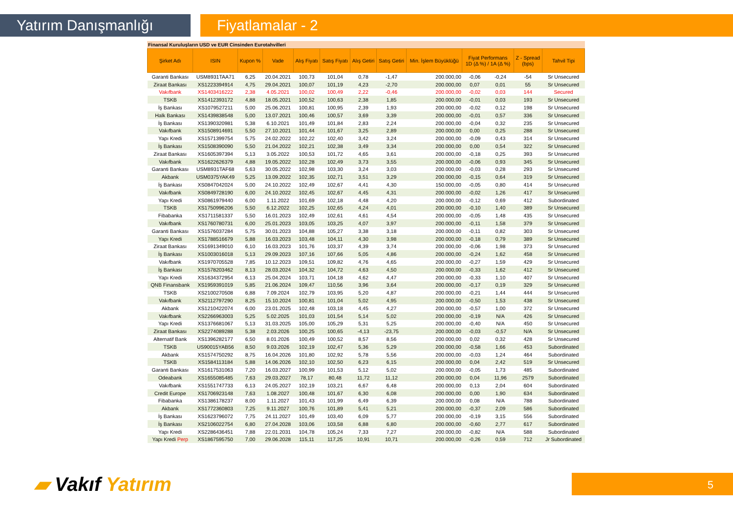Yatırım Danışmanlığı Fiyatlamalar - 2
Finansal Kuruluşların USD ve EUR Cinsinden Eurotahvilleri
| Şirket Adı | ISIN | Kupon % | Vade | Alış Fiyatı | Satış Fiyatı | Alış Getiri | Satış Getiri | Min. İşlem Büyüklüğü | Fiyat Performans 1D (Δ %) / 1A (Δ %) | | Z - Spread (bps) | Tahvil Tipi |
| --- | --- | --- | --- | --- | --- | --- | --- | --- | --- | --- | --- | --- |
| Garanti Bankası | USM8931TAA71 | 6,25 | 20.04.2021 | 100,73 | 101,04 | 0,78 | -1,47 | 200.000,00 | -0,06 | -0,24 | -54 | Sr Unsecured |
| Ziraat Bankası | XS1223394914 | 4,75 | 29.04.2021 | 100,07 | 101,19 | 4,23 | -2,70 | 200.000,00 | 0,07 | 0,01 | 55 | Sr Unsecured |
| Vakıfbank | XS1403416222 | 2,38 | 4.05.2021 | 100,02 | 100,49 | 2,22 | -0,46 | 200.000,00 | -0,02 | 0,03 | 144 | Secured |
| TSKB | XS1412393172 | 4,88 | 18.05.2021 | 100,52 | 100,63 | 2,38 | 1,85 | 200.000,00 | -0,01 | 0,03 | 193 | Sr Unsecured |
| İş Bankası | XS1079527211 | 5,00 | 25.06.2021 | 100,81 | 100,95 | 2,39 | 1,93 | 200.000,00 | -0,02 | 0,12 | 198 | Sr Unsecured |
| Halk Bankası | XS1439838548 | 5,00 | 13.07.2021 | 100,46 | 100,57 | 3,69 | 3,39 | 200.000,00 | -0,01 | 0,57 | 336 | Sr Unsecured |
| İş Bankası | XS1390320981 | 5,38 | 6.10.2021 | 101,49 | 101,84 | 2,83 | 2,24 | 200.000,00 | -0,04 | 0,32 | 235 | Sr Unsecured |
| Vakıfbank | XS1508914691 | 5,50 | 27.10.2021 | 101,44 | 101,67 | 3,25 | 2,89 | 200.000,00 | 0,00 | 0,25 | 288 | Sr Unsecured |
| Yapı Kredi | XS1571399754 | 5,75 | 24.02.2022 | 102,22 | 102,40 | 3,42 | 3,24 | 200.000,00 | -0,09 | 0,43 | 314 | Sr Unsecured |
| İş Bankası | XS1508390090 | 5,50 | 21.04.2022 | 102,21 | 102,38 | 3,49 | 3,34 | 200.000,00 | 0,00 | 0,54 | 322 | Sr Unsecured |
| Ziraat Bankası | XS1605397394 | 5,13 | 3.05.2022 | 100,53 | 101,72 | 4,65 | 3,61 | 200.000,00 | -0,18 | 0,25 | 393 | Sr Unsecured |
| Vakıfbank | XS1622626379 | 4,88 | 19.05.2022 | 102,28 | 102,49 | 3,73 | 3,55 | 200.000,00 | -0,06 | 0,93 | 345 | Sr Unsecured |
| Garanti Bankası | USM8931TAF68 | 5,63 | 30.05.2022 | 102,98 | 103,30 | 3,24 | 3,03 | 200.000,00 | -0,03 | 0,28 | 293 | Sr Unsecured |
| Akbank | USM0375YAK49 | 5,25 | 13.09.2022 | 102,35 | 102,71 | 3,51 | 3,29 | 200.000,00 | -0,15 | 0,64 | 319 | Sr Unsecured |
| İş Bankası | XS0847042024 | 5,00 | 24.10.2022 | 102,49 | 102,67 | 4,41 | 4,30 | 150.000,00 | -0,05 | 0,80 | 414 | Sr Unsecured |
| Vakıfbank | XS0849728190 | 6,00 | 24.10.2022 | 102,45 | 102,67 | 4,45 | 4,31 | 200.000,00 | -0,02 | 1,26 | 417 | Sr Unsecured |
| Yapı Kredi | XS0861979440 | 6,00 | 1.11.2022 | 101,69 | 102,18 | 4,48 | 4,20 | 200.000,00 | -0,12 | 0,69 | 412 | Subordinated |
| TSKB | XS1750996206 | 5,50 | 6.12.2022 | 102,25 | 102,65 | 4,24 | 4,01 | 200.000,00 | -0,10 | 1,40 | 389 | Sr Unsecured |
| Fibabanka | XS1711581337 | 5,50 | 16.01.2023 | 102,49 | 102,61 | 4,61 | 4,54 | 200.000,00 | -0,05 | 1,48 | 435 | Sr Unsecured |
| Vakıfbank | XS1760780731 | 6,00 | 25.01.2023 | 103,05 | 103,25 | 4,07 | 3,97 | 200.000,00 | -0,11 | 1,58 | 379 | Sr Unsecured |
| Garanti Bankası | XS1576037284 | 5,75 | 30.01.2023 | 104,88 | 105,27 | 3,38 | 3,18 | 200.000,00 | -0,11 | 0,82 | 303 | Sr Unsecured |
| Yapı Kredi | XS1788516679 | 5,88 | 16.03.2023 | 103,48 | 104,11 | 4,30 | 3,98 | 200.000,00 | -0,18 | 0,79 | 389 | Sr Unsecured |
| Ziraat Bankası | XS1691349010 | 6,10 | 16.03.2023 | 101,76 | 103,37 | 4,39 | 3,74 | 200.000,00 | -0,06 | 1,98 | 373 | Sr Unsecured |
| İş Bankası | XS1003016018 | 5,13 | 29.09.2023 | 107,16 | 107,66 | 5,05 | 4,86 | 200.000,00 | -0,24 | 1,62 | 458 | Sr Unsecured |
| Vakıfbank | XS1970705528 | 7,85 | 10.12.2023 | 109,51 | 109,82 | 4,76 | 4,65 | 200.000,00 | -0,27 | 1,59 | 429 | Sr Unsecured |
| İş Bankası | XS1578203462 | 8,13 | 28.03.2024 | 104,32 | 104,72 | 4,63 | 4,50 | 200.000,00 | -0,33 | 1,62 | 412 | Sr Unsecured |
| Yapı Kredi | XS1634372954 | 6,13 | 25.04.2024 | 103,71 | 104,18 | 4,62 | 4,47 | 200.000,00 | -0,33 | 1,10 | 407 | Sr Unsecured |
| QNB Finansbank | XS1959391019 | 5,85 | 21.06.2024 | 109,47 | 110,56 | 3,96 | 3,64 | 200.000,00 | -0,17 | 0,19 | 329 | Sr Unsecured |
| TSKB | XS2100270508 | 6,88 | 7.09.2024 | 102,79 | 103,95 | 5,20 | 4,87 | 200.000,00 | -0,21 | 1,44 | 444 | Sr Unsecured |
| Vakıfbank | XS2112797290 | 8,25 | 15.10.2024 | 100,81 | 101,04 | 5,02 | 4,95 | 200.000,00 | -0,50 | 1,53 | 438 | Sr Unsecured |
| Akbank | XS1210422074 | 6,00 | 23.01.2025 | 102,48 | 103,18 | 4,45 | 4,27 | 200.000,00 | -0,57 | 1,00 | 372 | Sr Unsecured |
| Vakıfbank | XS2266963003 | 5,25 | 5.02.2025 | 101,03 | 101,54 | 5,14 | 5,02 | 200.000,00 | -0,19 | N/A | 426 | Sr Unsecured |
| Yapı Kredi | XS1376681067 | 5,13 | 31.03.2025 | 105,00 | 105,29 | 5,31 | 5,25 | 200.000,00 | -0,40 | N/A | 450 | Sr Unsecured |
| Ziraat Bankası | XS2274089288 | 5,38 | 2.03.2026 | 100,25 | 100,65 | -4,13 | -23,75 | 200.000,00 | -0,03 | -0,57 | N/A | Sr Unsecured |
| Alternatif Bank | XS1396282177 | 6,50 | 8.01.2026 | 100,49 | 100,52 | 8,57 | 8,56 | 200.000,00 | 0,02 | 0,32 | 428 | Sr Unsecured |
| TSKB | US90015YAB56 | 8,50 | 9.03.2026 | 102,19 | 102,47 | 5,36 | 5,29 | 200.000,00 | -0,58 | 1,66 | 453 | Subordinated |
| Akbank | XS1574750292 | 8,75 | 16.04.2026 | 101,80 | 102,92 | 5,78 | 5,56 | 200.000,00 | -0,03 | 1,24 | 464 | Subordinated |
| TSKB | XS1584113184 | 5,88 | 14.06.2026 | 102,10 | 102,50 | 6,23 | 6,15 | 200.000,00 | 0,04 | 2,42 | 519 | Sr Unsecured |
| Garanti Bankası | XS1617531063 | 7,20 | 16.03.2027 | 100,99 | 101,53 | 5,12 | 5,02 | 200.000,00 | -0,05 | 1,73 | 485 | Subordinated |
| Odeabank | XS1655085485 | 7,63 | 29.03.2027 | 78,17 | 80,48 | 11,72 | 11,12 | 200.000,00 | 0,04 | 11,96 | 2579 | Subordinated |
| Vakıfbank | XS1551747733 | 6,13 | 24.05.2027 | 102,19 | 103,21 | 6,67 | 6,48 | 200.000,00 | 0,13 | 2,04 | 604 | Subordinated |
| Credit Europe | XS1706923148 | 7,63 | 1.08.2027 | 100,48 | 101,67 | 6,30 | 6,08 | 200.000,00 | 0,00 | 1,90 | 634 | Subordinated |
| Fibabanka | XS1386178237 | 8,00 | 1.11.2027 | 101,43 | 101,99 | 6,49 | 6,39 | 200.000,00 | 0,08 | N/A | 788 | Subordinated |
| Akbank | XS1772360803 | 7,25 | 9.11.2027 | 100,76 | 101,89 | 5,41 | 5,21 | 200.000,00 | -0,37 | 2,09 | 586 | Subordinated |
| İş Bankası | XS1623796072 | 7,75 | 24.11.2027 | 101,49 | 103,40 | 6,09 | 5,77 | 200.000,00 | -0,19 | 3,15 | 556 | Subordinated |
| İş Bankası | XS2106022754 | 6,80 | 27.04.2028 | 103,06 | 103,58 | 6,88 | 6,80 | 200.000,00 | -0,60 | 2,77 | 617 | Subordinated |
| Yapı Kredi | XS2286436451 | 7,88 | 22.01.2031 | 104,78 | 105,24 | 7,33 | 7,27 | 200.000,00 | -0,82 | N/A | 588 | Subordinated |
| Yapı Kredi Perp | XS1867595750 | 7,00 | 29.06.2028 | 115,11 | 117,25 | 10,91 | 10,71 | 200.000,00 | -0,26 | 0,59 | 712 | Jr Subordinated |
▰ Vakıf Yatırım 5